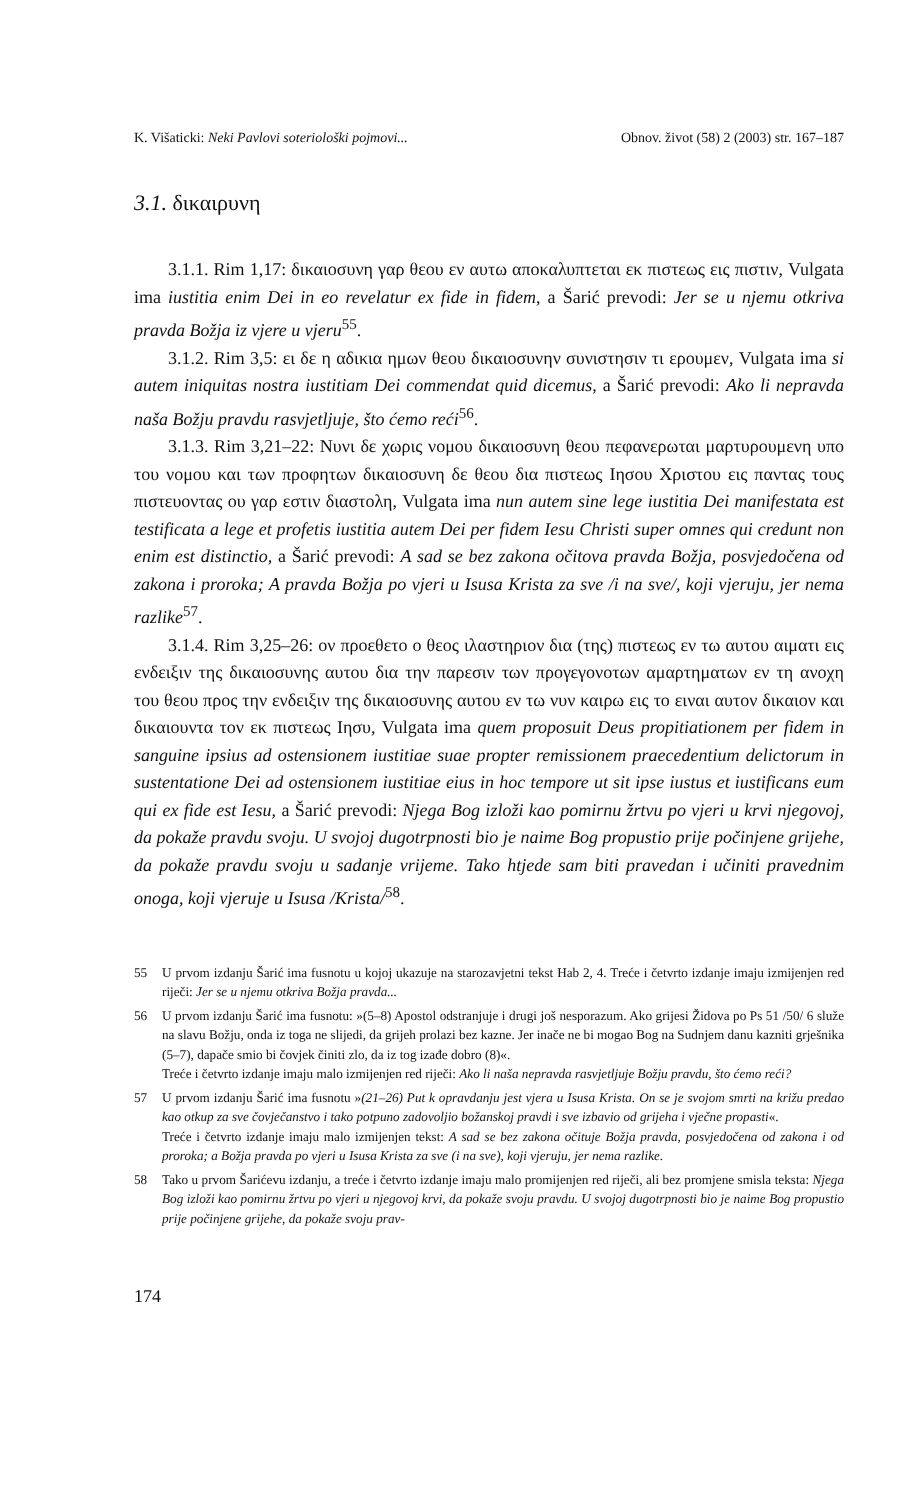K. Višaticki: Neki Pavlovi soteriološki pojmovi... Obnov. život (58) 2 (2003) str. 167–187
3.1. δικαιρυνη
3.1.1. Rim 1,17: δικαιοσυνη γαρ θεου εν αυτω αποκαλυπτεται εκ πιστεως εις πιστιν, Vulgata ima iustitia enim Dei in eo revelatur ex fide in fidem, a Šarić prevodi: Jer se u njemu otkriva pravda Božja iz vjere u vjeru<sup>55</sup>.
3.1.2. Rim 3,5: ει δε η αδικια ημων θεου δικαιοσυνην συνιστησιν τι ερουμεν, Vulgata ima si autem iniquitas nostra iustitiam Dei commendat quid dicemus, a Šarić prevodi: Ako li nepravda naša Božju pravdu rasvjetljuje, što ćemo reći<sup>56</sup>.
3.1.3. Rim 3,21–22: Νυνι δε χωρις νομου δικαιοσυνη θεου πεφανερωται μαρτυρουμενη υπο του νομου και των προφητων δικαιοσυνη δε θεου δια πιστεως Ιησου Χριστου εις παντας τους πιστευοντας ου γαρ εστιν διαστολη, Vulgata ima nun autem sine lege iustitia Dei manifestata est testificata a lege et profetis iustitia autem Dei per fidem Iesu Christi super omnes qui credunt non enim est distinctio, a Šarić prevodi: A sad se bez zakona očitova pravda Božja, posvjedočena od zakona i proroka; A pravda Božja po vjeri u Isusa Krista za sve /i na sve/, koji vjeruju, jer nema razlike<sup>57</sup>.
3.1.4. Rim 3,25–26: ον προεθετο ο θεος ιλαστηριον δια (της) πιστεως εν τω αυτου αιματι εις ενδειξιν της δικαιοσυνης αυτου δια την παρεσιν των προγεγονοτων αμαρτηματων εν τη ανοχη του θεου προς την ενδειξιν της δικαιοσυνης αυτου εν τω νυν καιρω εις το ειναι αυτον δικαιον και δικαιουντα τον εκ πιστεως Ιησυ, Vulgata ima quem proposuit Deus propitiationem per fidem in sanguine ipsius ad ostensionem iustitiae suae propter remissionem praecedentium delictorum in sustentatione Dei ad ostensionem iustitiae eius in hoc tempore ut sit ipse iustus et iustificans eum qui ex fide est Iesu, a Šarić prevodi: Njega Bog izloži kao pomirnu žrtvu po vjeri u krvi njegovoj, da pokaže pravdu svoju. U svojoj dugotrpnosti bio je naime Bog propustio prije počinjene grijehe, da pokaže pravdu svoju u sadanje vrijeme. Tako htjede sam biti pravedan i učiniti pravednim onoga, koji vjeruje u Isusa /Krista/<sup>58</sup>.
55 U prvom izdanju Šarić ima fusnotu u kojoj ukazuje na starozavjetni tekst Hab 2, 4. Treće i četvrto izdanje imaju izmijenjen red riječi: Jer se u njemu otkriva Božja pravda...
56 U prvom izdanju Šarić ima fusnotu: »(5–8) Apostol odstranjuje i drugi još nesporazum. Ako grijesi Židova po Ps 51 /50/ 6 služe na slavu Božju, onda iz toga ne slijedi, da grijeh prolazi bez kazne. Jer inače ne bi mogao Bog na Sudnjem danu kazniti grješnika (5–7), dapače smio bi čovjek činiti zlo, da iz tog izađe dobro (8)«.
Treće i četvrto izdanje imaju malo izmijenjen red riječi: Ako li naša nepravda rasvjetljuje Božju pravdu, što ćemo reći?
57 U prvom izdanju Šarić ima fusnotu »(21–26) Put k opravdanju jest vjera u Isusa Krista. On se je svojom smrti na križu predao kao otkup za sve čovječanstvo i tako potpuno zadovoljio božanskoj pravdi i sve izbavio od grijeha i vječne propasti«.
Treće i četvrto izdanje imaju malo izmijenjen tekst: A sad se bez zakona očituje Božja pravda, posvjedočena od zakona i od proroka; a Božja pravda po vjeri u Isusa Krista za sve (i na sve), koji vjeruju, jer nema razlike.
58 Tako u prvom Šarićevu izdanju, a treće i četvrto izdanje imaju malo promijenjen red riječi, ali bez promjene smisla teksta: Njega Bog izloži kao pomirnu žrtvu po vjeri u njegovoj krvi, da pokaže svoju pravdu. U svojoj dugotrpnosti bio je naime Bog propustio prije počinjene grijehe, da pokaže svoju prav-
174